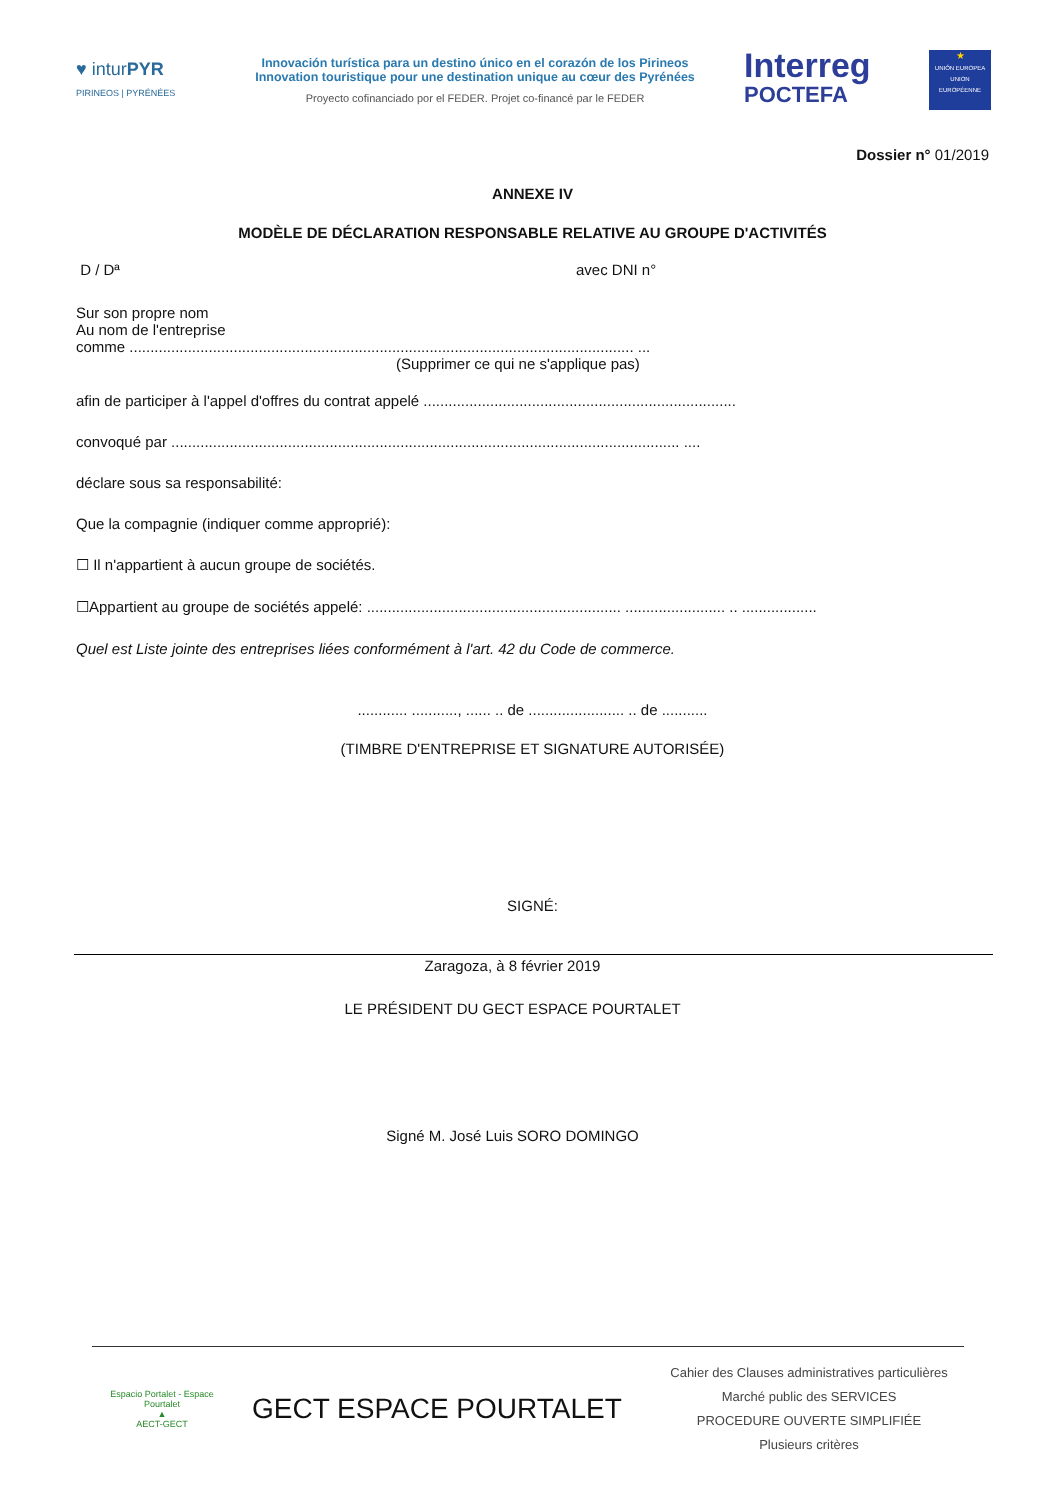♥ inturPYR
PIRINEOS | PYRÉNÉES
Innovación turística para un destino único en el corazón de los Pirineos
Innovation touristique pour une destination unique au cœur des Pyrénées
Proyecto cofinanciado por el FEDER. Projet co-financé par le FEDER
Interreg
POCTEFA
★
UNIÓN EUROPEA UNION EUROPÉENNE
Dossier n° 01/2019
ANNEXE IV
MODÈLE DE DÉCLARATION RESPONSABLE RELATIVE AU GROUPE D'ACTIVITÉS
D / Dª avec DNI n°
Sur son propre nom
Au nom de l'entreprise
comme ......................................................................................................................... ...
(Supprimer ce qui ne s'applique pas)
afin de participer à l'appel d'offres du contrat appelé ...........................................................................
convoqué par .......................................................................................................................... ....
déclare sous sa responsabilité:
Que la compagnie (indiquer comme approprié):
☐ Il n'appartient à aucun groupe de sociétés.
☐Appartient au groupe de sociétés appelé: ............................................................. ........................ .. ..................
Quel est Liste jointe des entreprises liées conformément à l'art. 42 du Code de commerce.
............ ..........., ...... .. de ....................... .. de ...........
(TIMBRE D'ENTREPRISE ET SIGNATURE AUTORISÉE)
SIGNÉ:
Zaragoza, à 8 février 2019
LE PRÉSIDENT DU GECT ESPACE POURTALET
Signé M. José Luis SORO DOMINGO
Espacio Portalet - Espace Pourtalet
▲
AECT-GECT
GECT ESPACE POURTALET
Cahier des Clauses administratives particulières
Marché public des SERVICES
PROCEDURE OUVERTE SIMPLIFIÉE
Plusieurs critères